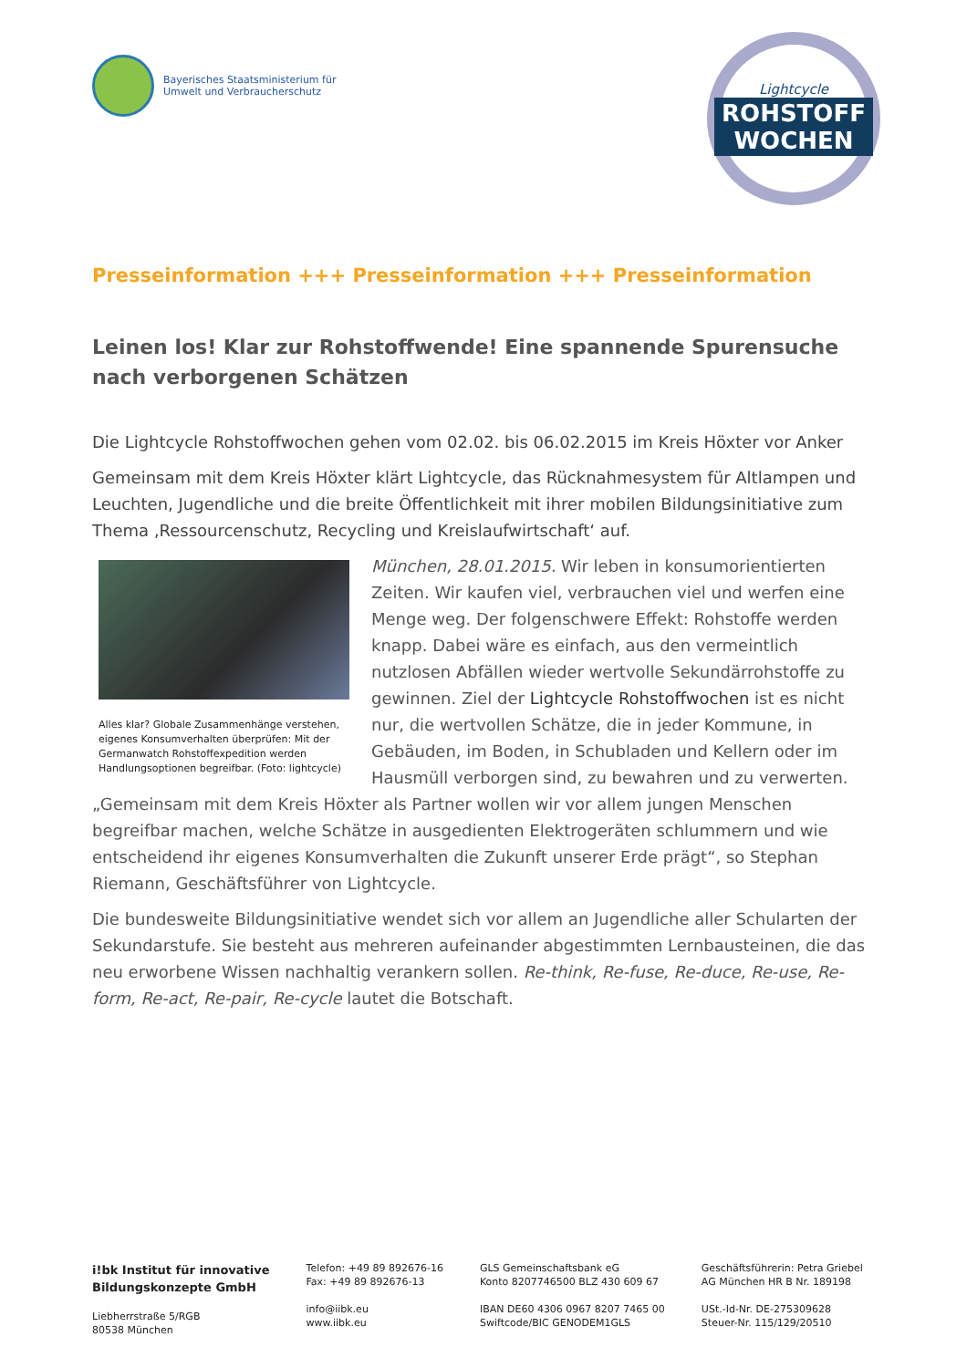Bayerisches Staatsministerium für
Umwelt und Verbraucherschutz
Lightcycle
ROHSTOFF
WOCHEN
Presseinformation +++ Presseinformation +++ Presseinformation
Leinen los! Klar zur Rohstoffwende! Eine spannende Spurensuche nach verborgenen Schätzen
Die Lightcycle Rohstoffwochen gehen vom 02.02. bis 06.02.2015 im Kreis Höxter vor Anker
Gemeinsam mit dem Kreis Höxter klärt Lightcycle, das Rücknahmesystem für Altlampen und Leuchten, Jugendliche und die breite Öffentlichkeit mit ihrer mobilen Bildungsinitiative zum Thema ‚Ressourcenschutz, Recycling und Kreislaufwirtschaft‘ auf.
Alles klar? Globale Zusammenhänge verstehen, eigenes Konsumverhalten überprüfen: Mit der Germanwatch Rohstoffexpedition werden Handlungsoptionen begreifbar. (Foto: lightcycle)
München, 28.01.2015. Wir leben in konsumorientierten Zeiten. Wir kaufen viel, verbrauchen viel und werfen eine Menge weg. Der folgenschwere Effekt: Rohstoffe werden knapp. Dabei wäre es einfach, aus den vermeintlich nutzlosen Abfällen wieder wertvolle Sekundärrohstoffe zu gewinnen. Ziel der Lightcycle Rohstoffwochen ist es nicht nur, die wertvollen Schätze, die in jeder Kommune, in Gebäuden, im Boden, in Schubladen und Kellern oder im Hausmüll verborgen sind, zu bewahren und zu verwerten.
„Gemeinsam mit dem Kreis Höxter als Partner wollen wir vor allem jungen Menschen begreifbar machen, welche Schätze in ausgedienten Elektrogeräten schlummern und wie entscheidend ihr eigenes Konsumverhalten die Zukunft unserer Erde prägt“, so Stephan Riemann, Geschäftsführer von Lightcycle.
Die bundesweite Bildungsinitiative wendet sich vor allem an Jugendliche aller Schularten der Sekundarstufe. Sie besteht aus mehreren aufeinander abgestimmten Lernbausteinen, die das neu erworbene Wissen nachhaltig verankern sollen. Re-think, Re-fuse, Re-duce, Re-use, Re-form, Re-act, Re-pair, Re-cycle lautet die Botschaft.
i!bk Institut für innovative
Bildungskonzepte GmbH
Liebherrstraße 5/RGB
80538 München
Telefon: +49 89 892676-16
Fax: +49 89 892676-13
info@iibk.eu
www.iibk.eu
GLS Gemeinschaftsbank eG
Konto 8207746500 BLZ 430 609 67
IBAN DE60 4306 0967 8207 7465 00
Swiftcode/BIC GENODEM1GLS
Geschäftsführerin: Petra Griebel
AG München HR B Nr. 189198
USt.-Id-Nr. DE-275309628
Steuer-Nr. 115/129/20510